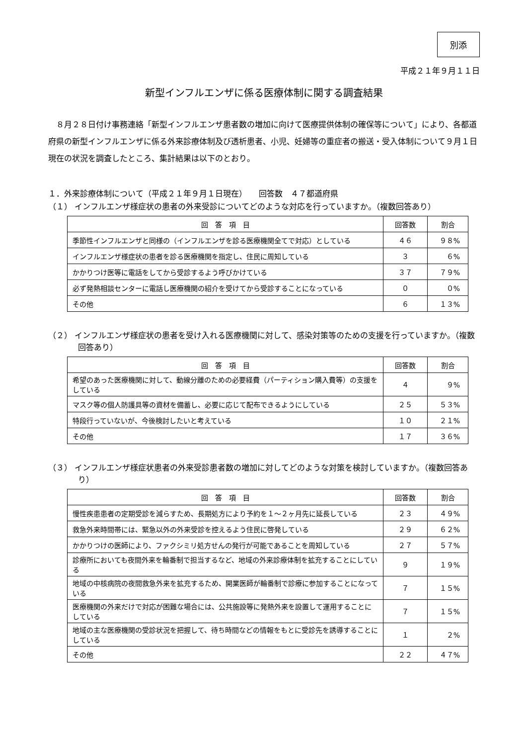別添
平成２１年９月１１日
新型インフルエンザに係る医療体制に関する調査結果
８月２８日付け事務連絡「新型インフルエンザ患者数の増加に向けて医療提供体制の確保等について」により、各都道府県の新型インフルエンザに係る外来診療体制及び透析患者、小児、妊婦等の重症者の搬送・受入体制について９月１日現在の状況を調査したところ、集計結果は以下のとおり。
１．外来診療体制について（平成２１年９月１日現在）　　回答数　４７都道府県
（１） インフルエンザ様症状の患者の外来受診についてどのような対応を行っていますか。（複数回答あり）
| 回 答 項 目 | 回答数 | 割合 |
| --- | --- | --- |
| 季節性インフルエンザと同様の（インフルエンザを診る医療機関全てで対応）としている | ４６ | ９８% |
| インフルエンザ様症状の患者を診る医療機関を指定し、住民に周知している | ３ | ６% |
| かかりつけ医等に電話をしてから受診するよう呼びかけている | ３７ | ７９% |
| 必ず発熱相談センターに電話し医療機関の紹介を受けてから受診することになっている | ０ | ０% |
| その他 | ６ | １３% |
（２） インフルエンザ様症状の患者を受け入れる医療機関に対して、感染対策等のための支援を行っていますか。（複数回答あり）
| 回 答 項 目 | 回答数 | 割合 |
| --- | --- | --- |
| 希望のあった医療機関に対して、動線分離のための必要経費（パーティション購入費等）の支援をしている | ４ | ９% |
| マスク等の個人防護具等の資材を備蓄し、必要に応じて配布できるようにしている | ２５ | ５３% |
| 特段行っていないが、今後検討したいと考えている | １０ | ２１% |
| その他 | １７ | ３６% |
（３） インフルエンザ様症状患者の外来受診患者数の増加に対してどのような対策を検討していますか。（複数回答あり）
| 回 答 項 目 | 回答数 | 割合 |
| --- | --- | --- |
| 慢性疾患患者の定期受診を減らすため、長期処方により予約を１～２ヶ月先に延長している | ２３ | ４９% |
| 救急外来時間帯には、緊急以外の外来受診を控えるよう住民に啓発している | ２９ | ６２% |
| かかりつけの医師により、ファクシミリ処方せんの発行が可能であることを周知している | ２７ | ５７% |
| 診療所においても夜間外来を輪番制で担当するなど、地域の外来診療体制を拡充することにしている | ９ | １９% |
| 地域の中核病院の夜間救急外来を拡充するため、開業医師が輪番制で診療に参加することになっている | ７ | １５% |
| 医療機関の外来だけで対応が困難な場合には、公共施設等に発熱外来を設置して運用することにしている | ７ | １５% |
| 地域の主な医療機関の受診状況を把握して、待ち時間などの情報をもとに受診先を誘導することにしている | １ | ２% |
| その他 | ２２ | ４７% |